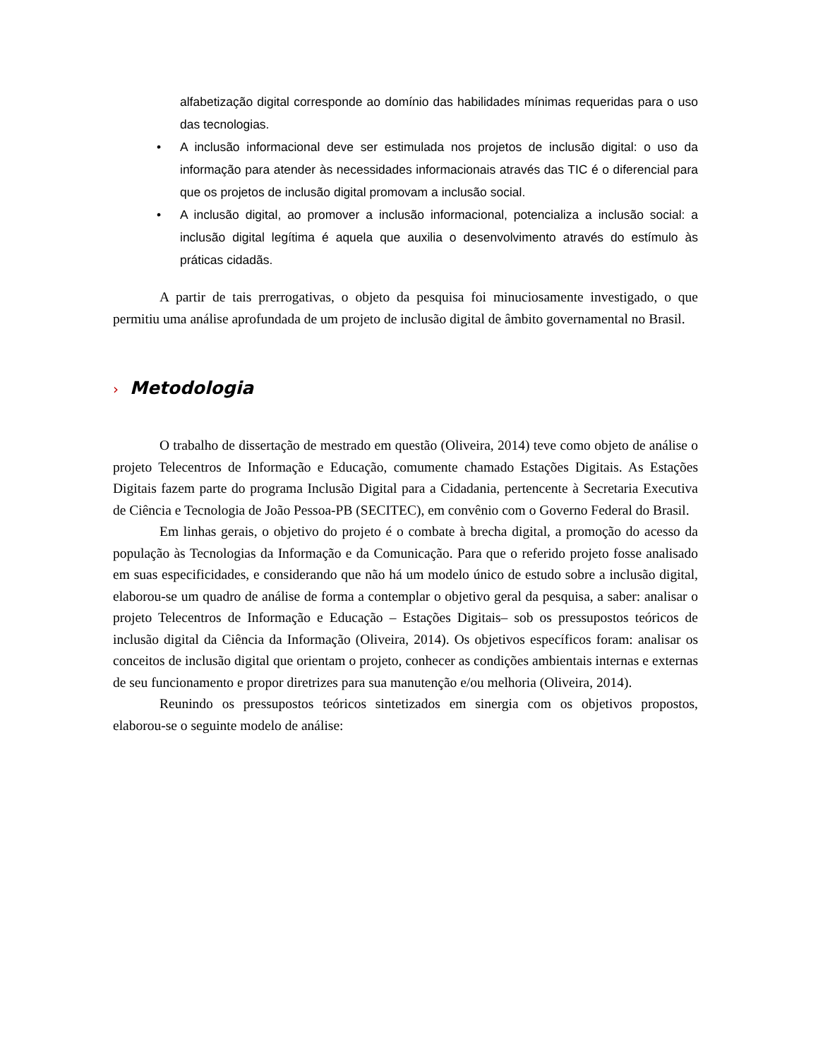alfabetização digital corresponde ao domínio das habilidades mínimas requeridas para o uso das tecnologias.
• A inclusão informacional deve ser estimulada nos projetos de inclusão digital: o uso da informação para atender às necessidades informacionais através das TIC é o diferencial para que os projetos de inclusão digital promovam a inclusão social.
• A inclusão digital, ao promover a inclusão informacional, potencializa a inclusão social: a inclusão digital legítima é aquela que auxilia o desenvolvimento através do estímulo às práticas cidadãs.
A partir de tais prerrogativas, o objeto da pesquisa foi minuciosamente investigado, o que permitiu uma análise aprofundada de um projeto de inclusão digital de âmbito governamental no Brasil.
› Metodologia
O trabalho de dissertação de mestrado em questão (Oliveira, 2014) teve como objeto de análise o projeto Telecentros de Informação e Educação, comumente chamado Estações Digitais. As Estações Digitais fazem parte do programa Inclusão Digital para a Cidadania, pertencente à Secretaria Executiva de Ciência e Tecnologia de João Pessoa-PB (SECITEC), em convênio com o Governo Federal do Brasil.
Em linhas gerais, o objetivo do projeto é o combate à brecha digital, a promoção do acesso da população às Tecnologias da Informação e da Comunicação. Para que o referido projeto fosse analisado em suas especificidades, e considerando que não há um modelo único de estudo sobre a inclusão digital, elaborou-se um quadro de análise de forma a contemplar o objetivo geral da pesquisa, a saber: analisar o projeto Telecentros de Informação e Educação – Estações Digitais– sob os pressupostos teóricos de inclusão digital da Ciência da Informação (Oliveira, 2014). Os objetivos específicos foram: analisar os conceitos de inclusão digital que orientam o projeto, conhecer as condições ambientais internas e externas de seu funcionamento e propor diretrizes para sua manutenção e/ou melhoria (Oliveira, 2014).
Reunindo os pressupostos teóricos sintetizados em sinergia com os objetivos propostos, elaborou-se o seguinte modelo de análise: